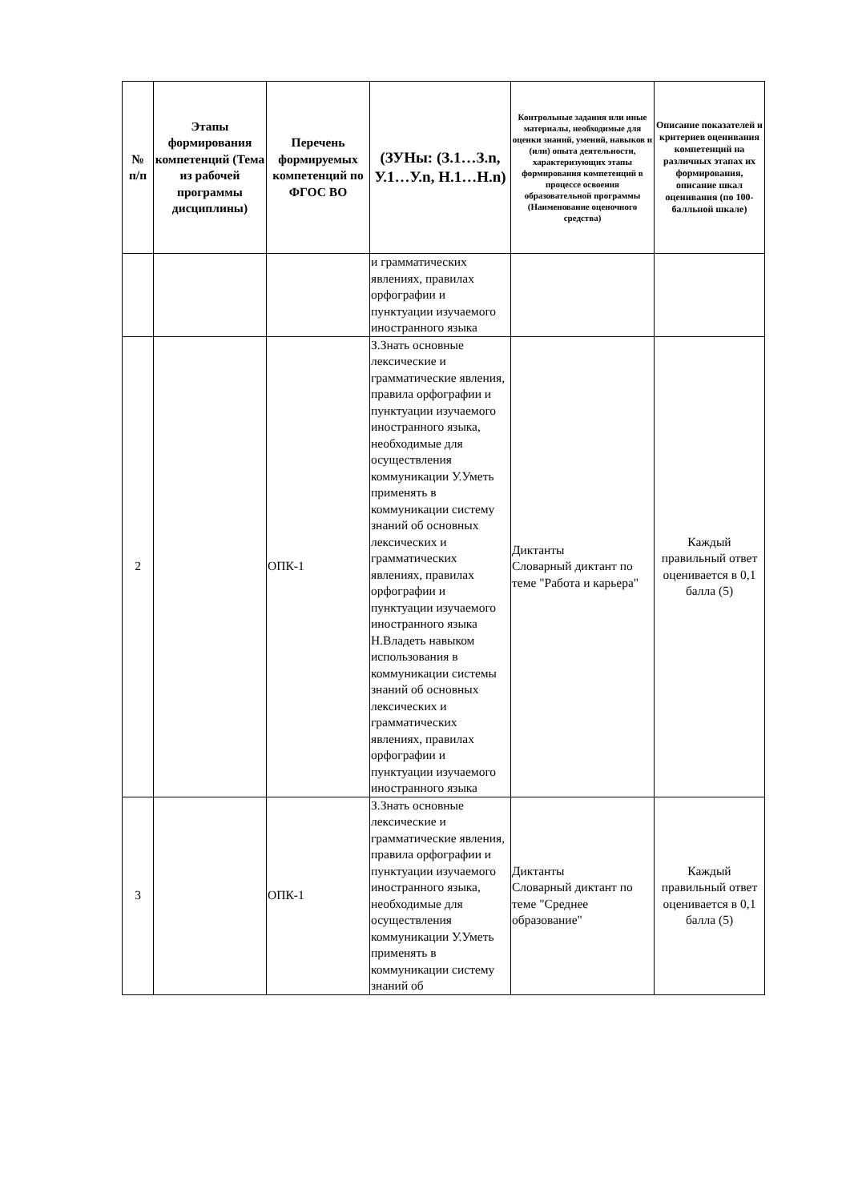| № п/п | Этапы формирования компетенций (Тема из рабочей программы дисциплины) | Перечень формируемых компетенций по ФГОС ВО | (ЗУНы: (З.1…З.n, У.1…У.n, Н.1…Н.n) | Контрольные задания или иные материалы, необходимые для оценки знаний, умений, навыков и (или) опыта деятельности, характеризующих этапы формирования компетенций в процессе освоения образовательной программы (Наименование оценочного средства) | Описание показателей и критериев оценивания компетенций на различных этапах их формирования, описание шкал оценивания (по 100-балльной шкале) |
| --- | --- | --- | --- | --- | --- |
| | | | и грамматических явлениях, правилах орфографии и пунктуации изучаемого иностранного языка | | |
| 2 | | ОПК-1 | З.Знать основные лексические и грамматические явления, правила орфографии и пунктуации изучаемого иностранного языка, необходимые для осуществления коммуникации У.Уметь применять в коммуникации систему знаний об основных лексических и грамматических явлениях, правилах орфографии и пунктуации изучаемого иностранного языка Н.Владеть навыком использования в коммуникации системы знаний об основных лексических и грамматических явлениях, правилах орфографии и пунктуации изучаемого иностранного языка | Диктанты Словарный диктант по теме "Работа и карьера" | Каждый правильный ответ оценивается в 0,1 балла (5) |
| 3 | | ОПК-1 | З.Знать основные лексические и грамматические явления, правила орфографии и пунктуации изучаемого иностранного языка, необходимые для осуществления коммуникации У.Уметь применять в коммуникации систему знаний об | Диктанты Словарный диктант по теме "Среднее образование" | Каждый правильный ответ оценивается в 0,1 балла (5) |